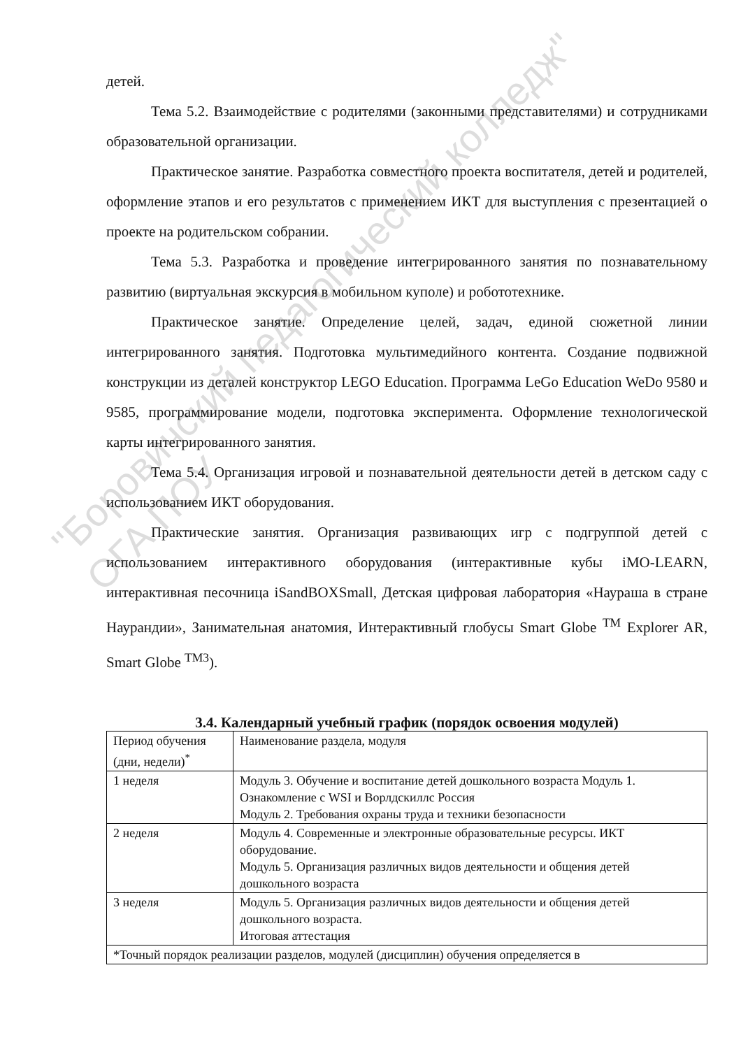"Боровичский педагогический колледж"
ОГА ПОУ
детей.
Тема 5.2. Взаимодействие с родителями (законными представителями) и сотрудниками образовательной организации.
Практическое занятие. Разработка совместного проекта воспитателя, детей и родителей, оформление этапов и его результатов с применением ИКТ для выступления с презентацией о проекте на родительском собрании.
Тема 5.3. Разработка и проведение интегрированного занятия по познавательному развитию (виртуальная экскурсия в мобильном куполе) и робототехнике.
Практическое занятие. Определение целей, задач, единой сюжетной линии интегрированного занятия. Подготовка мультимедийного контента. Создание подвижной конструкции из деталей конструктор LEGO Education. Программа LeGo Education WeDo 9580 и 9585, программирование модели, подготовка эксперимента. Оформление технологической карты интегрированного занятия.
Тема 5.4. Организация игровой и познавательной деятельности детей в детском саду с использованием ИКТ оборудования.
Практические занятия. Организация развивающих игр с подгруппой детей с использованием интерактивного оборудования (интерактивные кубы iMO-LEARN, интерактивная песочница iSandBOXSmall, Детская цифровая лаборатория «Наураша в стране Наурандии», Занимательная анатомия, Интерактивный глобусы Smart Globe <sup>TM</sup> Explorer AR, Smart Globe <sup>TM3</sup>).
3.4. Календарный учебный график (порядок освоения модулей)
| Период обучения (дни, недели)<sup>*</sup> | Наименование раздела, модуля |
| 1 неделя | Модуль 3. Обучение и воспитание детей дошкольного возраста Модуль 1. Ознакомление с WSI и Ворлдскиллс Россия Модуль 2. Требования охраны труда и техники безопасности |
| 2 неделя | Модуль 4. Современные и электронные образовательные ресурсы. ИКТ оборудование. Модуль 5. Организация различных видов деятельности и общения детей дошкольного возраста |
| 3 неделя | Модуль 5. Организация различных видов деятельности и общения детей дошкольного возраста. Итоговая аттестация |
| *Точный порядок реализации разделов, модулей (дисциплин) обучения определяется в | |